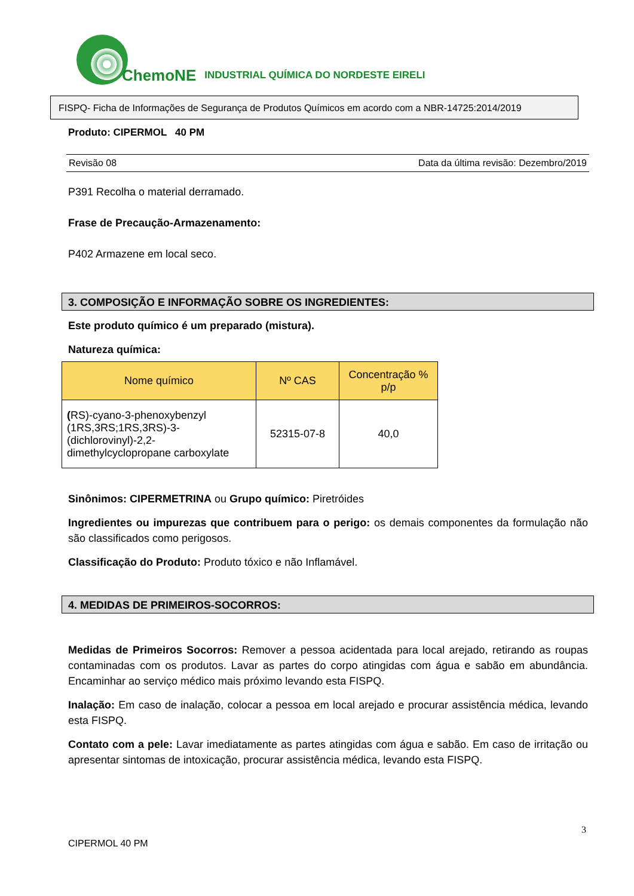ChemoNE INDUSTRIAL QUÍMICA DO NORDESTE EIRELI
FISPQ- Ficha de Informações de Segurança de Produtos Químicos em acordo com a NBR-14725:2014/2019
Produto: CIPERMOL 40 PM
Revisão 08 Data da última revisão: Dezembro/2019
P391 Recolha o material derramado.
Frase de Precaução-Armazenamento:
P402 Armazene em local seco.
3. COMPOSIÇÃO E INFORMAÇÃO SOBRE OS INGREDIENTES:
Este produto químico é um preparado (mistura).
Natureza química:
| Nome químico | Nº CAS | Concentração % p/p |
| --- | --- | --- |
| ( RS)-cyano-3-phenoxybenzyl (1RS,3RS;1RS,3RS)-3-(dichlorovinyl)-2,2-dimethylcyclopropane carboxylate | 52315-07-8 | 40,0 |
Sinônimos: CIPERMETRINA ou Grupo químico: Piretróides
Ingredientes ou impurezas que contribuem para o perigo: os demais componentes da formulação não são classificados como perigosos.
Classificação do Produto: Produto tóxico e não Inflamável.
4. MEDIDAS DE PRIMEIROS-SOCORROS:
Medidas de Primeiros Socorros: Remover a pessoa acidentada para local arejado, retirando as roupas contaminadas com os produtos. Lavar as partes do corpo atingidas com água e sabão em abundância. Encaminhar ao serviço médico mais próximo levando esta FISPQ.
Inalação: Em caso de inalação, colocar a pessoa em local arejado e procurar assistência médica, levando esta FISPQ.
Contato com a pele: Lavar imediatamente as partes atingidas com água e sabão. Em caso de irritação ou apresentar sintomas de intoxicação, procurar assistência médica, levando esta FISPQ.
3
CIPERMOL 40 PM